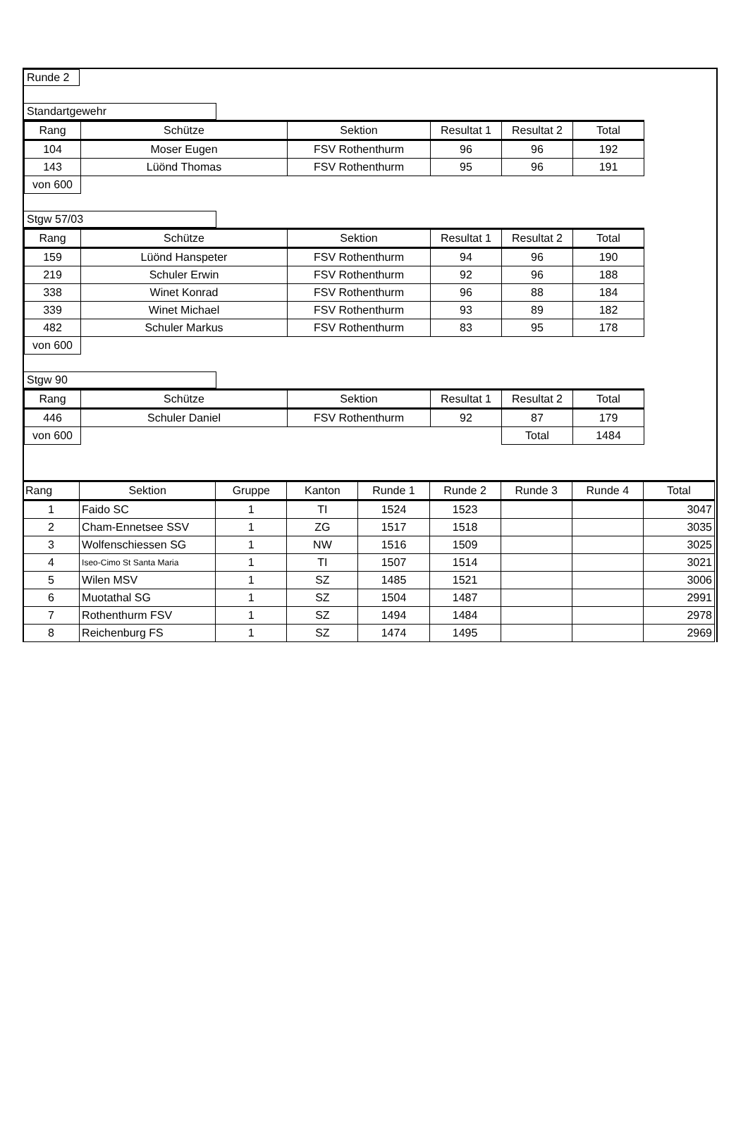Runde 2 Standartgewehr
| Rang | Schütze | Sektion | Resultat 1 | Resultat 2 | Total |
| --- | --- | --- | --- | --- | --- |
| 104 | Moser Eugen | FSV Rothenthurm | 96 | 96 | 192 |
| 143 | Lüönd Thomas | FSV Rothenthurm | 95 | 96 | 191 |
| von 600 | | | | | |
Stgw 57/03
| Rang | Schütze | Sektion | Resultat 1 | Resultat 2 | Total |
| --- | --- | --- | --- | --- | --- |
| 159 | Lüönd Hanspeter | FSV Rothenthurm | 94 | 96 | 190 |
| 219 | Schuler Erwin | FSV Rothenthurm | 92 | 96 | 188 |
| 338 | Winet Konrad | FSV Rothenthurm | 96 | 88 | 184 |
| 339 | Winet Michael | FSV Rothenthurm | 93 | 89 | 182 |
| 482 | Schuler Markus | FSV Rothenthurm | 83 | 95 | 178 |
| von 600 | | | | | |
Stgw 90
| Rang | Schütze | Sektion | Resultat 1 | Resultat 2 | Total |
| --- | --- | --- | --- | --- | --- |
| 446 | Schuler Daniel | FSV Rothenthurm | 92 | 87 | 179 |
| von 600 | | | | Total | 1484 |
| Rang | Sektion | Gruppe | Kanton | Runde 1 | Runde 2 | Runde 3 | Runde 4 | Total |
| --- | --- | --- | --- | --- | --- | --- | --- | --- |
| 1 | Faido SC | 1 | TI | 1524 | 1523 | | | 3047 |
| 2 | Cham-Ennetsee SSV | 1 | ZG | 1517 | 1518 | | | 3035 |
| 3 | Wolfenschiessen SG | 1 | NW | 1516 | 1509 | | | 3025 |
| 4 | Iseo-Cimo St Santa Maria | 1 | TI | 1507 | 1514 | | | 3021 |
| 5 | Wilen MSV | 1 | SZ | 1485 | 1521 | | | 3006 |
| 6 | Muotathal SG | 1 | SZ | 1504 | 1487 | | | 2991 |
| 7 | Rothenthurm FSV | 1 | SZ | 1494 | 1484 | | | 2978 |
| 8 | Reichenburg FS | 1 | SZ | 1474 | 1495 | | | 2969 |